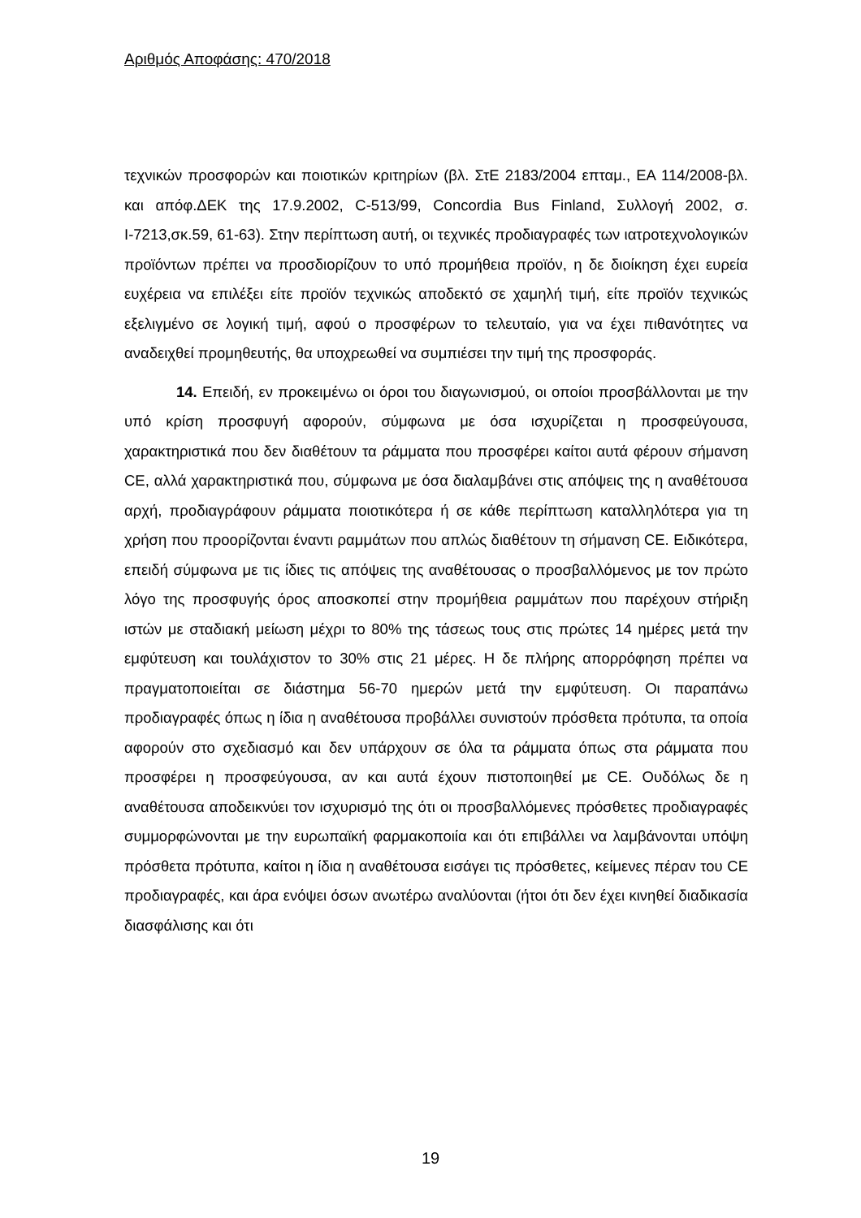Αριθμός Αποφάσης: 470/2018
τεχνικών προσφορών και ποιοτικών κριτηρίων (βλ. ΣτΕ 2183/2004 επταμ., ΕΑ 114/2008-βλ. και απόφ.ΔΕΚ της 17.9.2002, C-513/99, Concordia Bus Finland, Συλλογή 2002, σ. Ι-7213,σκ.59, 61-63). Στην περίπτωση αυτή, οι τεχνικές προδιαγραφές των ιατροτεχνολογικών προϊόντων πρέπει να προσδιορίζουν το υπό προμήθεια προϊόν, η δε διοίκηση έχει ευρεία ευχέρεια να επιλέξει είτε προϊόν τεχνικώς αποδεκτό σε χαμηλή τιμή, είτε προϊόν τεχνικώς εξελιγμένο σε λογική τιμή, αφού ο προσφέρων το τελευταίο, για να έχει πιθανότητες να αναδειχθεί προμηθευτής, θα υποχρεωθεί να συμπιέσει την τιμή της προσφοράς.
14. Επειδή, εν προκειμένω οι όροι του διαγωνισμού, οι οποίοι προσβάλλονται με την υπό κρίση προσφυγή αφορούν, σύμφωνα με όσα ισχυρίζεται η προσφεύγουσα, χαρακτηριστικά που δεν διαθέτουν τα ράμματα που προσφέρει καίτοι αυτά φέρουν σήμανση CE, αλλά χαρακτηριστικά που, σύμφωνα με όσα διαλαμβάνει στις απόψεις της η αναθέτουσα αρχή, προδιαγράφουν ράμματα ποιοτικότερα ή σε κάθε περίπτωση καταλληλότερα για τη χρήση που προορίζονται έναντι ραμμάτων που απλώς διαθέτουν τη σήμανση CE. Ειδικότερα, επειδή σύμφωνα με τις ίδιες τις απόψεις της αναθέτουσας ο προσβαλλόμενος με τον πρώτο λόγο της προσφυγής όρος αποσκοπεί στην προμήθεια ραμμάτων που παρέχουν στήριξη ιστών με σταδιακή μείωση μέχρι το 80% της τάσεως τους στις πρώτες 14 ημέρες μετά την εμφύτευση και τουλάχιστον το 30% στις 21 μέρες. Η δε πλήρης απορρόφηση πρέπει να πραγματοποιείται σε διάστημα 56-70 ημερών μετά την εμφύτευση. Οι παραπάνω προδιαγραφές όπως η ίδια η αναθέτουσα προβάλλει συνιστούν πρόσθετα πρότυπα, τα οποία αφορούν στο σχεδιασμό και δεν υπάρχουν σε όλα τα ράμματα όπως στα ράμματα που προσφέρει η προσφεύγουσα, αν και αυτά έχουν πιστοποιηθεί με CE. Ουδόλως δε η αναθέτουσα αποδεικνύει τον ισχυρισμό της ότι οι προσβαλλόμενες πρόσθετες προδιαγραφές συμμορφώνονται με την ευρωπαϊκή φαρμακοποιία και ότι επιβάλλει να λαμβάνονται υπόψη πρόσθετα πρότυπα, καίτοι η ίδια η αναθέτουσα εισάγει τις πρόσθετες, κείμενες πέραν του CE προδιαγραφές, και άρα ενόψει όσων ανωτέρω αναλύονται (ήτοι ότι δεν έχει κινηθεί διαδικασία διασφάλισης και ότι
19